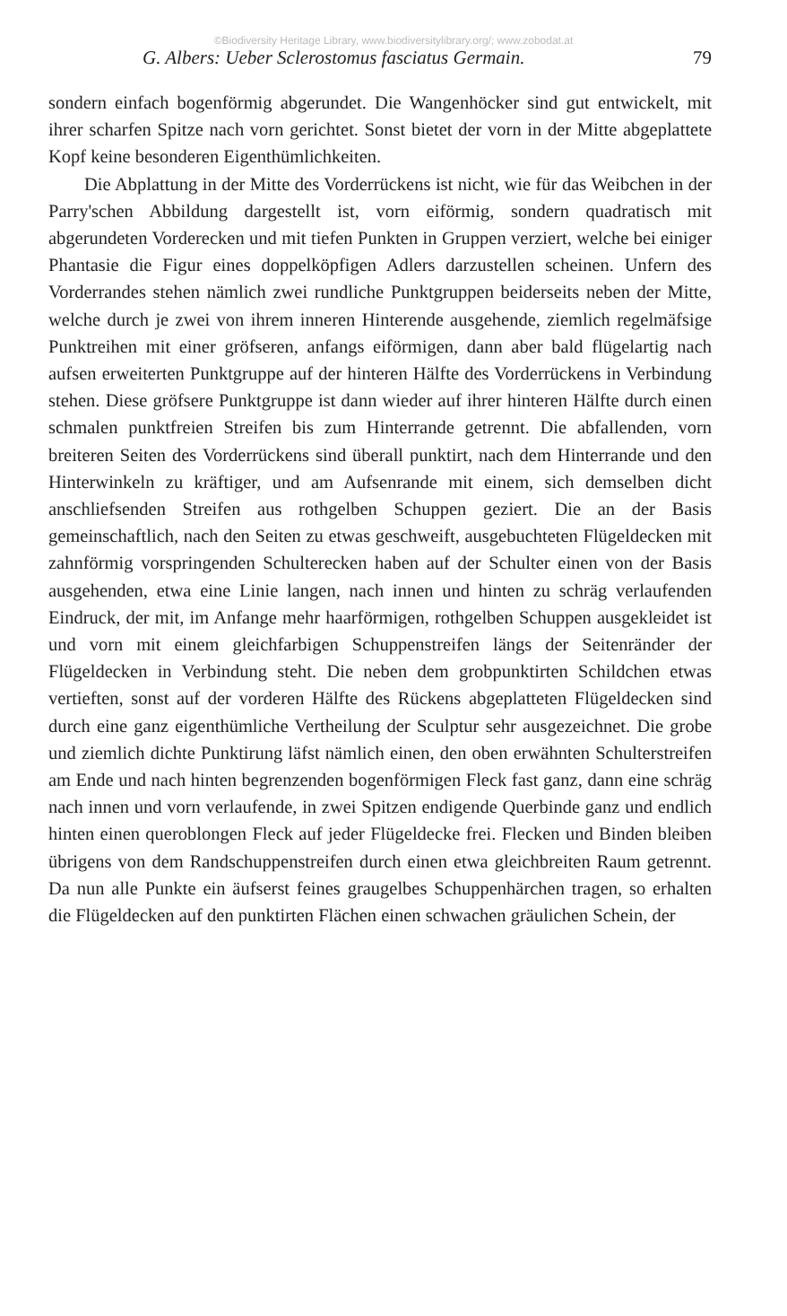©Biodiversity Heritage Library, www.biodiversitylibrary.org/; www.zobodat.at
G. Albers: Ueber Sclerostomus fasciatus Germain. 79
sondern einfach bogenförmig abgerundet. Die Wangenhöcker sind gut entwickelt, mit ihrer scharfen Spitze nach vorn gerichtet. Sonst bietet der vorn in der Mitte abgeplattete Kopf keine besonderen Eigenthümlichkeiten.
Die Abplattung in der Mitte des Vorderrückens ist nicht, wie für das Weibchen in der Parry'schen Abbildung dargestellt ist, vorn eiförmig, sondern quadratisch mit abgerundeten Vorderecken und mit tiefen Punkten in Gruppen verziert, welche bei einiger Phantasie die Figur eines doppelköpfigen Adlers darzustellen scheinen. Unfern des Vorderrandes stehen nämlich zwei rundliche Punktgruppen beiderseits neben der Mitte, welche durch je zwei von ihrem inneren Hinterende ausgehende, ziemlich regelmäfsige Punktreihen mit einer gröfseren, anfangs eiförmigen, dann aber bald flügelartig nach aufsen erweiterten Punktgruppe auf der hinteren Hälfte des Vorderrückens in Verbindung stehen. Diese gröfsere Punktgruppe ist dann wieder auf ihrer hinteren Hälfte durch einen schmalen punktfreien Streifen bis zum Hinterrande getrennt. Die abfallenden, vorn breiteren Seiten des Vorderrückens sind überall punktirt, nach dem Hinterrande und den Hinterwinkeln zu kräftiger, und am Aufsenrande mit einem, sich demselben dicht anschliefsenden Streifen aus rothgelben Schuppen geziert. Die an der Basis gemeinschaftlich, nach den Seiten zu etwas geschweift, ausgebuchteten Flügeldecken mit zahnförmig vorspringenden Schulterecken haben auf der Schulter einen von der Basis ausgehenden, etwa eine Linie langen, nach innen und hinten zu schräg verlaufenden Eindruck, der mit, im Anfange mehr haarförmigen, rothgelben Schuppen ausgekleidet ist und vorn mit einem gleichfarbigen Schuppenstreifen längs der Seitenränder der Flügeldecken in Verbindung steht. Die neben dem grobpunktirten Schildchen etwas vertieften, sonst auf der vorderen Hälfte des Rückens abgeplatteten Flügeldecken sind durch eine ganz eigenthümliche Vertheilung der Sculptur sehr ausgezeichnet. Die grobe und ziemlich dichte Punktirung läfst nämlich einen, den oben erwähnten Schulterstreifen am Ende und nach hinten begrenzenden bogenförmigen Fleck fast ganz, dann eine schräg nach innen und vorn verlaufende, in zwei Spitzen endigende Querbinde ganz und endlich hinten einen queroblongen Fleck auf jeder Flügeldecke frei. Flecken und Binden bleiben übrigens von dem Randschuppenstreifen durch einen etwa gleichbreiten Raum getrennt. Da nun alle Punkte ein äufserst feines graugelbes Schuppenhärchen tragen, so erhalten die Flügeldecken auf den punktirten Flächen einen schwachen gräulichen Schein, der